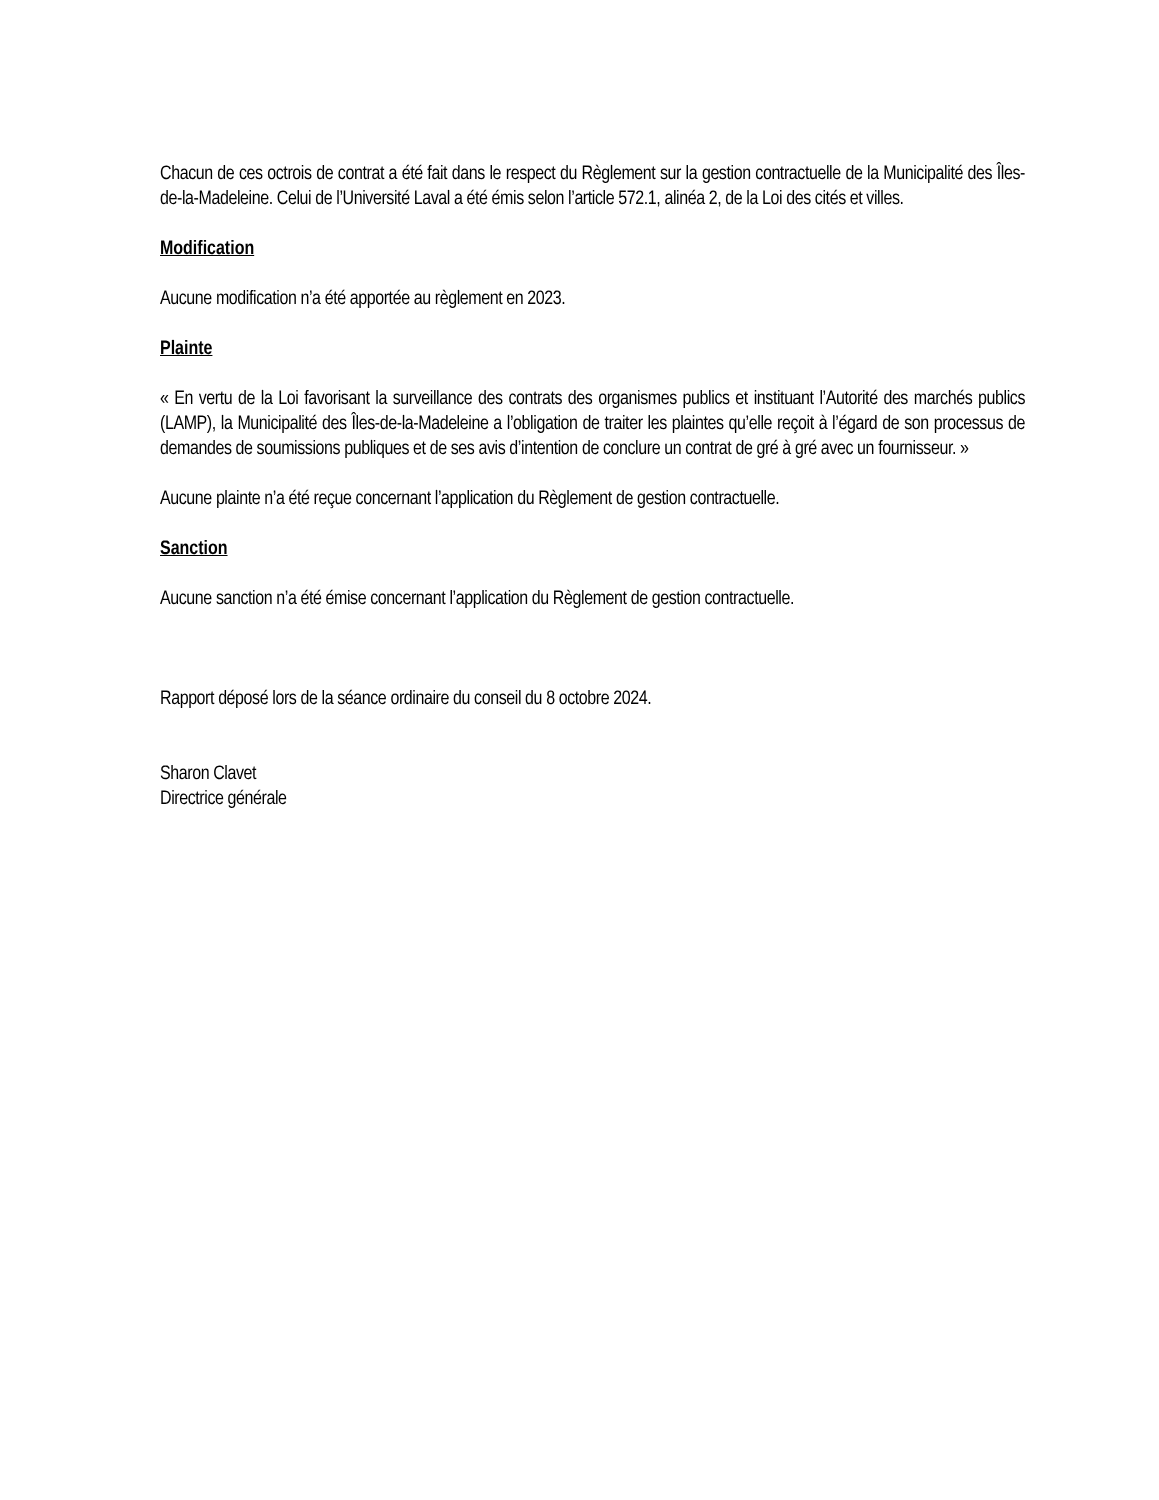Chacun de ces octrois de contrat a été fait dans le respect du Règlement sur la gestion contractuelle de la Municipalité des Îles-de-la-Madeleine. Celui de l’Université Laval a été émis selon l’article 572.1, alinéa 2, de la Loi des cités et villes.
Modification
Aucune modification n’a été apportée au règlement en 2023.
Plainte
« En vertu de la Loi favorisant la surveillance des contrats des organismes publics et instituant l’Autorité des marchés publics (LAMP), la Municipalité des Îles-de-la-Madeleine a l’obligation de traiter les plaintes qu’elle reçoit à l’égard de son processus de demandes de soumissions publiques et de ses avis d’intention de conclure un contrat de gré à gré avec un fournisseur. »
Aucune plainte n’a été reçue concernant l’application du Règlement de gestion contractuelle.
Sanction
Aucune sanction n’a été émise concernant l’application du Règlement de gestion contractuelle.
Rapport déposé lors de la séance ordinaire du conseil du 8 octobre 2024.
Sharon Clavet
Directrice générale